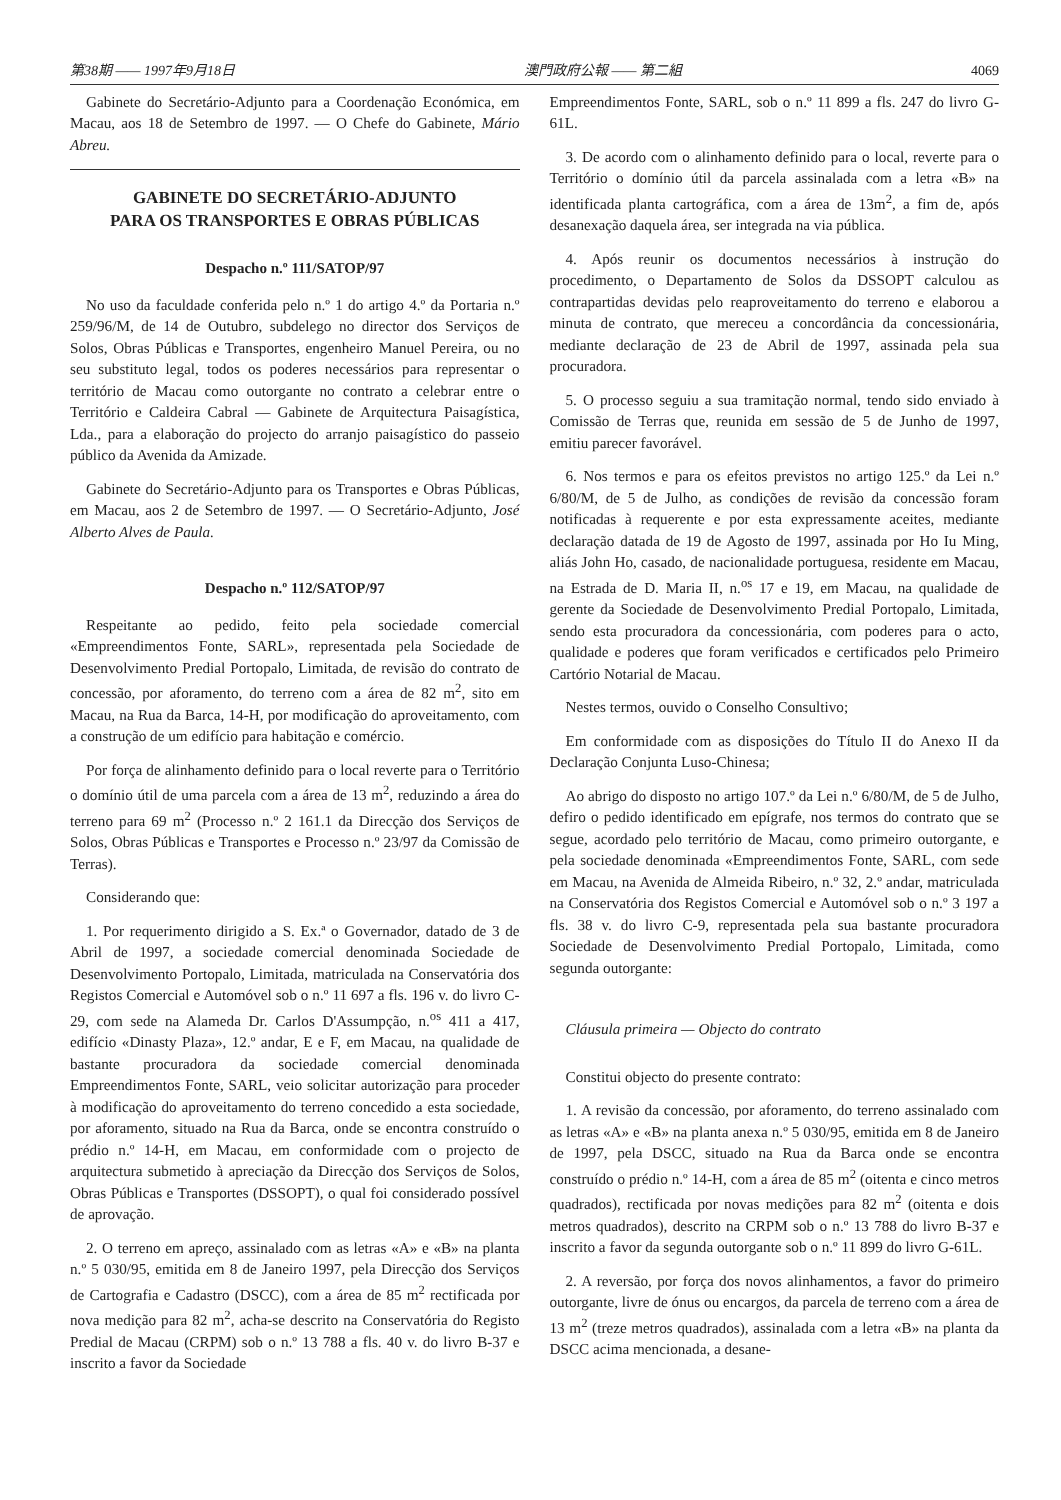第38期 —— 1997年9月18日 澳門政府公報 —— 第二組 4069
Gabinete do Secretário-Adjunto para a Coordenação Económica, em Macau, aos 18 de Setembro de 1997. — O Chefe do Gabinete, Mário Abreu.
GABINETE DO SECRETÁRIO-ADJUNTO
PARA OS TRANSPORTES E OBRAS PÚBLICAS
Despacho n.º 111/SATOP/97
No uso da faculdade conferida pelo n.º 1 do artigo 4.º da Portaria n.º 259/96/M, de 14 de Outubro, subdelego no director dos Serviços de Solos, Obras Públicas e Transportes, engenheiro Manuel Pereira, ou no seu substituto legal, todos os poderes necessários para representar o território de Macau como outorgante no contrato a celebrar entre o Território e Caldeira Cabral — Gabinete de Arquitectura Paisagística, Lda., para a elaboração do projecto do arranjo paisagístico do passeio público da Avenida da Amizade.
Gabinete do Secretário-Adjunto para os Transportes e Obras Públicas, em Macau, aos 2 de Setembro de 1997. — O Secretário-Adjunto, José Alberto Alves de Paula.
Despacho n.º 112/SATOP/97
Respeitante ao pedido, feito pela sociedade comercial «Empreendimentos Fonte, SARL», representada pela Sociedade de Desenvolvimento Predial Portopalo, Limitada, de revisão do contrato de concessão, por aforamento, do terreno com a área de 82 m<sup>2</sup>, sito em Macau, na Rua da Barca, 14-H, por modificação do aproveitamento, com a construção de um edifício para habitação e comércio.
Por força de alinhamento definido para o local reverte para o Território o domínio útil de uma parcela com a área de 13 m<sup>2</sup>, reduzindo a área do terreno para 69 m<sup>2</sup> (Processo n.º 2 161.1 da Direcção dos Serviços de Solos, Obras Públicas e Transportes e Processo n.º 23/97 da Comissão de Terras).
Considerando que:
1. Por requerimento dirigido a S. Ex.ª o Governador, datado de 3 de Abril de 1997, a sociedade comercial denominada Sociedade de Desenvolvimento Portopalo, Limitada, matriculada na Conservatória dos Registos Comercial e Automóvel sob o n.º 11 697 a fls. 196 v. do livro C-29, com sede na Alameda Dr. Carlos D'Assumpção, n.<sup>os</sup> 411 a 417, edifício «Dinasty Plaza», 12.º andar, E e F, em Macau, na qualidade de bastante procuradora da sociedade comercial denominada Empreendimentos Fonte, SARL, veio solicitar autorização para proceder à modificação do aproveitamento do terreno concedido a esta sociedade, por aforamento, situado na Rua da Barca, onde se encontra construído o prédio n.º 14-H, em Macau, em conformidade com o projecto de arquitectura submetido à apreciação da Direcção dos Serviços de Solos, Obras Públicas e Transportes (DSSOPT), o qual foi considerado possível de aprovação.
2. O terreno em apreço, assinalado com as letras «A» e «B» na planta n.º 5 030/95, emitida em 8 de Janeiro 1997, pela Direcção dos Serviços de Cartografia e Cadastro (DSCC), com a área de 85 m<sup>2</sup> rectificada por nova medição para 82 m<sup>2</sup>, acha-se descrito na Conservatória do Registo Predial de Macau (CRPM) sob o n.º 13 788 a fls. 40 v. do livro B-37 e inscrito a favor da Sociedade
Empreendimentos Fonte, SARL, sob o n.º 11 899 a fls. 247 do livro G-61L.
3. De acordo com o alinhamento definido para o local, reverte para o Território o domínio útil da parcela assinalada com a letra «B» na identificada planta cartográfica, com a área de 13m<sup>2</sup>, a fim de, após desanexação daquela área, ser integrada na via pública.
4. Após reunir os documentos necessários à instrução do procedimento, o Departamento de Solos da DSSOPT calculou as contrapartidas devidas pelo reaproveitamento do terreno e elaborou a minuta de contrato, que mereceu a concordância da concessionária, mediante declaração de 23 de Abril de 1997, assinada pela sua procuradora.
5. O processo seguiu a sua tramitação normal, tendo sido enviado à Comissão de Terras que, reunida em sessão de 5 de Junho de 1997, emitiu parecer favorável.
6. Nos termos e para os efeitos previstos no artigo 125.º da Lei n.º 6/80/M, de 5 de Julho, as condições de revisão da concessão foram notificadas à requerente e por esta expressamente aceites, mediante declaração datada de 19 de Agosto de 1997, assinada por Ho Iu Ming, aliás John Ho, casado, de nacionalidade portuguesa, residente em Macau, na Estrada de D. Maria II, n.<sup>os</sup> 17 e 19, em Macau, na qualidade de gerente da Sociedade de Desenvolvimento Predial Portopalo, Limitada, sendo esta procuradora da concessionária, com poderes para o acto, qualidade e poderes que foram verificados e certificados pelo Primeiro Cartório Notarial de Macau.
Nestes termos, ouvido o Conselho Consultivo;
Em conformidade com as disposições do Título II do Anexo II da Declaração Conjunta Luso-Chinesa;
Ao abrigo do disposto no artigo 107.º da Lei n.º 6/80/M, de 5 de Julho, defiro o pedido identificado em epígrafe, nos termos do contrato que se segue, acordado pelo território de Macau, como primeiro outorgante, e pela sociedade denominada «Empreendimentos Fonte, SARL, com sede em Macau, na Avenida de Almeida Ribeiro, n.º 32, 2.º andar, matriculada na Conservatória dos Registos Comercial e Automóvel sob o n.º 3 197 a fls. 38 v. do livro C-9, representada pela sua bastante procuradora Sociedade de Desenvolvimento Predial Portopalo, Limitada, como segunda outorgante:
Cláusula primeira — Objecto do contrato
Constitui objecto do presente contrato:
1. A revisão da concessão, por aforamento, do terreno assinalado com as letras «A» e «B» na planta anexa n.º 5 030/95, emitida em 8 de Janeiro de 1997, pela DSCC, situado na Rua da Barca onde se encontra construído o prédio n.º 14-H, com a área de 85 m<sup>2</sup> (oitenta e cinco metros quadrados), rectificada por novas medições para 82 m<sup>2</sup> (oitenta e dois metros quadrados), descrito na CRPM sob o n.º 13 788 do livro B-37 e inscrito a favor da segunda outorgante sob o n.º 11 899 do livro G-61L.
2. A reversão, por força dos novos alinhamentos, a favor do primeiro outorgante, livre de ónus ou encargos, da parcela de terreno com a área de 13 m<sup>2</sup> (treze metros quadrados), assinalada com a letra «B» na planta da DSCC acima mencionada, a desane-